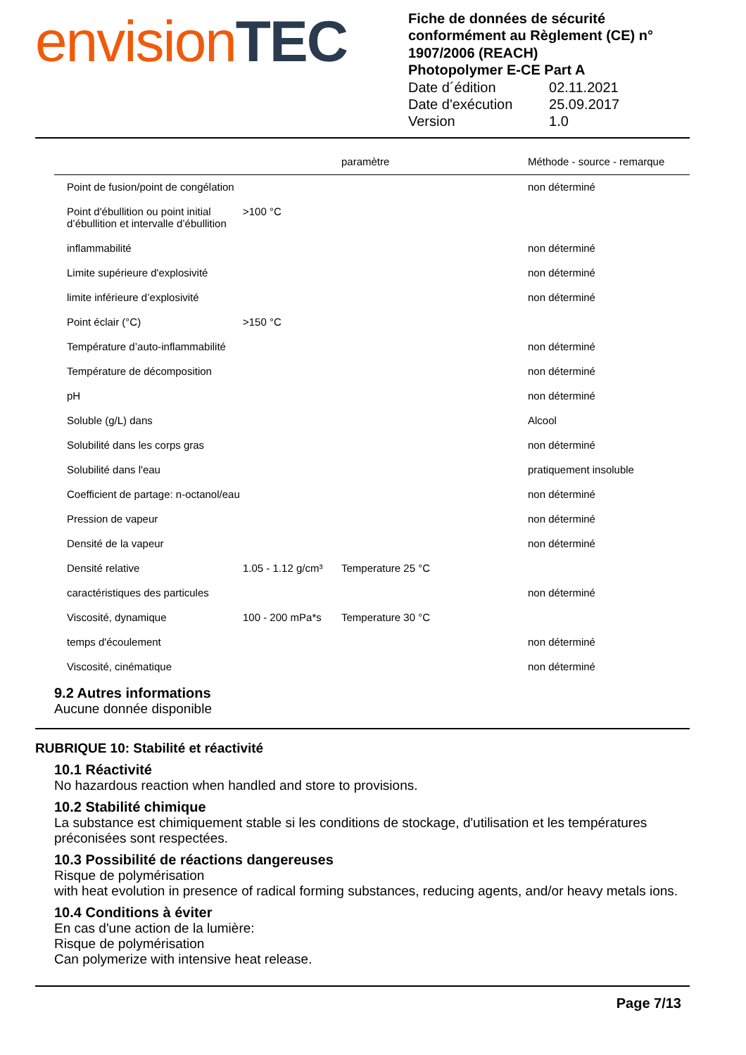envision TEC
Fiche de données de sécurité conformément au Règlement (CE) n° 1907/2006 (REACH)
Photopolymer E-CE Part A
| Date d´édition | 02.11.2021 |
| Date d'exécution | 25.09.2017 |
| Version | 1.0 |
| | | paramètre | Méthode - source - remarque |
| --- | --- | --- | --- |
| Point de fusion/point de congélation | | | non déterminé |
| Point d'ébullition ou point initial d’ébullition et intervalle d’ébullition | >100 °C | | |
| inflammabilité | | | non déterminé |
| Limite supérieure d'explosivité | | | non déterminé |
| limite inférieure d’explosivité | | | non déterminé |
| Point éclair (°C) | >150 °C | | |
| Température d’auto-inflammabilité | | | non déterminé |
| Température de décomposition | | | non déterminé |
| pH | | | non déterminé |
| Soluble (g/L) dans | | | Alcool |
| Solubilité dans les corps gras | | | non déterminé |
| Solubilité dans l'eau | | | pratiquement insoluble |
| Coefficient de partage: n-octanol/eau | | | non déterminé |
| Pression de vapeur | | | non déterminé |
| Densité de la vapeur | | | non déterminé |
| Densité relative | 1.05 - 1.12 g/cm³ | Temperature 25 °C | |
| caractéristiques des particules | | | non déterminé |
| Viscosité, dynamique | 100 - 200 mPa*s | Temperature 30 °C | |
| temps d'écoulement | | | non déterminé |
| Viscosité, cinématique | | | non déterminé |
9.2 Autres informations
Aucune donnée disponible
RUBRIQUE 10: Stabilité et réactivité
10.1 Réactivité
No hazardous reaction when handled and store to provisions.
10.2 Stabilité chimique
La substance est chimiquement stable si les conditions de stockage, d'utilisation et les températures préconisées sont respectées.
10.3 Possibilité de réactions dangereuses
Risque de polymérisation
with heat evolution in presence of radical forming substances, reducing agents, and/or heavy metals ions.
10.4 Conditions à éviter
En cas d'une action de la lumière:
Risque de polymérisation
Can polymerize with intensive heat release.
Page 7/13